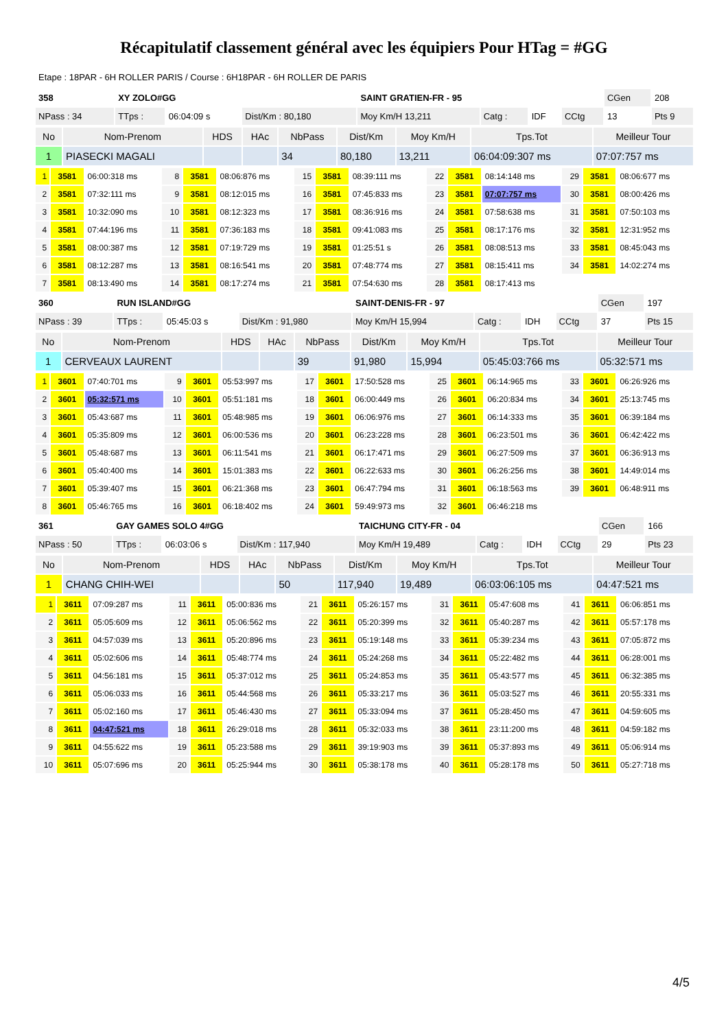Récapitulatif classement général avec les équipiers Pour HTag = #GG
Etape : 18PAR - 6H ROLLER PARIS / Course : 6H18PAR - 6H ROLLER DE PARIS
| 358 | XY ZOLO#GG | | | SAINT GRATIEN-FR - 95 | | | | CGen | 208 |
| NPass : 34 | TTps : | 06:04:09 s | Dist/Km : 80,180 | Moy Km/H 13,211 | Catg : | IDF | CCtg | 13 | Pts 9 |
| No | Nom-Prenom | HDS | HAc | NbPass | Dist/Km | Moy Km/H | Tps.Tot | Meilleur Tour |
| --- | --- | --- | --- | --- | --- | --- | --- | --- |
| 1 | PIASECKI MAGALI | | | 34 | 80,180 | 13,211 | 06:04:09:307 ms | 07:07:757 ms |
| 1 | 3581 | 06:00:318 ms | 8 | 3581 | 08:06:876 ms | 15 | 3581 | 08:39:111 ms | 22 | 3581 | 08:14:148 ms | 29 | 3581 | 08:06:677 ms |
| 2 | 3581 | 07:32:111 ms | 9 | 3581 | 08:12:015 ms | 16 | 3581 | 07:45:833 ms | 23 | 3581 | 07:07:757 ms | 30 | 3581 | 08:00:426 ms |
| 3 | 3581 | 10:32:090 ms | 10 | 3581 | 08:12:323 ms | 17 | 3581 | 08:36:916 ms | 24 | 3581 | 07:58:638 ms | 31 | 3581 | 07:50:103 ms |
| 4 | 3581 | 07:44:196 ms | 11 | 3581 | 07:36:183 ms | 18 | 3581 | 09:41:083 ms | 25 | 3581 | 08:17:176 ms | 32 | 3581 | 12:31:952 ms |
| 5 | 3581 | 08:00:387 ms | 12 | 3581 | 07:19:729 ms | 19 | 3581 | 01:25:51 s | 26 | 3581 | 08:08:513 ms | 33 | 3581 | 08:45:043 ms |
| 6 | 3581 | 08:12:287 ms | 13 | 3581 | 08:16:541 ms | 20 | 3581 | 07:48:774 ms | 27 | 3581 | 08:15:411 ms | 34 | 3581 | 14:02:274 ms |
| 7 | 3581 | 08:13:490 ms | 14 | 3581 | 08:17:274 ms | 21 | 3581 | 07:54:630 ms | 28 | 3581 | 08:17:413 ms | | | |
| 360 | RUN ISLAND#GG | | | SAINT-DENIS-FR - 97 | | | | CGen | 197 |
| NPass : 39 | TTps : | 05:45:03 s | Dist/Km : 91,980 | Moy Km/H 15,994 | Catg : | IDH | CCtg | 37 | Pts 15 |
| No | Nom-Prenom | HDS | HAc | NbPass | Dist/Km | Moy Km/H | Tps.Tot | Meilleur Tour |
| --- | --- | --- | --- | --- | --- | --- | --- | --- |
| 1 | CERVEAUX LAURENT | | | 39 | 91,980 | 15,994 | 05:45:03:766 ms | 05:32:571 ms |
| 1 | 3601 | 07:40:701 ms | 9 | 3601 | 05:53:997 ms | 17 | 3601 | 17:50:528 ms | 25 | 3601 | 06:14:965 ms | 33 | 3601 | 06:26:926 ms |
| 2 | 3601 | 05:32:571 ms | 10 | 3601 | 05:51:181 ms | 18 | 3601 | 06:00:449 ms | 26 | 3601 | 06:20:834 ms | 34 | 3601 | 25:13:745 ms |
| 3 | 3601 | 05:43:687 ms | 11 | 3601 | 05:48:985 ms | 19 | 3601 | 06:06:976 ms | 27 | 3601 | 06:14:333 ms | 35 | 3601 | 06:39:184 ms |
| 4 | 3601 | 05:35:809 ms | 12 | 3601 | 06:00:536 ms | 20 | 3601 | 06:23:228 ms | 28 | 3601 | 06:23:501 ms | 36 | 3601 | 06:42:422 ms |
| 5 | 3601 | 05:48:687 ms | 13 | 3601 | 06:11:541 ms | 21 | 3601 | 06:17:471 ms | 29 | 3601 | 06:27:509 ms | 37 | 3601 | 06:36:913 ms |
| 6 | 3601 | 05:40:400 ms | 14 | 3601 | 15:01:383 ms | 22 | 3601 | 06:22:633 ms | 30 | 3601 | 06:26:256 ms | 38 | 3601 | 14:49:014 ms |
| 7 | 3601 | 05:39:407 ms | 15 | 3601 | 06:21:368 ms | 23 | 3601 | 06:47:794 ms | 31 | 3601 | 06:18:563 ms | 39 | 3601 | 06:48:911 ms |
| 8 | 3601 | 05:46:765 ms | 16 | 3601 | 06:18:402 ms | 24 | 3601 | 59:49:973 ms | 32 | 3601 | 06:46:218 ms | | | |
| 361 | GAY GAMES SOLO 4#GG | | | TAICHUNG CITY-FR - 04 | | | | CGen | 166 |
| NPass : 50 | TTps : | 06:03:06 s | Dist/Km : 117,940 | Moy Km/H 19,489 | Catg : | IDH | CCtg | 29 | Pts 23 |
| No | Nom-Prenom | HDS | HAc | NbPass | Dist/Km | Moy Km/H | Tps.Tot | Meilleur Tour |
| --- | --- | --- | --- | --- | --- | --- | --- | --- |
| 1 | CHANG CHIH-WEI | | | 50 | 117,940 | 19,489 | 06:03:06:105 ms | 04:47:521 ms |
| 1 | 3611 | 07:09:287 ms | 11 | 3611 | 05:00:836 ms | 21 | 3611 | 05:26:157 ms | 31 | 3611 | 05:47:608 ms | 41 | 3611 | 06:06:851 ms |
| 2 | 3611 | 05:05:609 ms | 12 | 3611 | 05:06:562 ms | 22 | 3611 | 05:20:399 ms | 32 | 3611 | 05:40:287 ms | 42 | 3611 | 05:57:178 ms |
| 3 | 3611 | 04:57:039 ms | 13 | 3611 | 05:20:896 ms | 23 | 3611 | 05:19:148 ms | 33 | 3611 | 05:39:234 ms | 43 | 3611 | 07:05:872 ms |
| 4 | 3611 | 05:02:606 ms | 14 | 3611 | 05:48:774 ms | 24 | 3611 | 05:24:268 ms | 34 | 3611 | 05:22:482 ms | 44 | 3611 | 06:28:001 ms |
| 5 | 3611 | 04:56:181 ms | 15 | 3611 | 05:37:012 ms | 25 | 3611 | 05:24:853 ms | 35 | 3611 | 05:43:577 ms | 45 | 3611 | 06:32:385 ms |
| 6 | 3611 | 05:06:033 ms | 16 | 3611 | 05:44:568 ms | 26 | 3611 | 05:33:217 ms | 36 | 3611 | 05:03:527 ms | 46 | 3611 | 20:55:331 ms |
| 7 | 3611 | 05:02:160 ms | 17 | 3611 | 05:46:430 ms | 27 | 3611 | 05:33:094 ms | 37 | 3611 | 05:28:450 ms | 47 | 3611 | 04:59:605 ms |
| 8 | 3611 | 04:47:521 ms | 18 | 3611 | 26:29:018 ms | 28 | 3611 | 05:32:033 ms | 38 | 3611 | 23:11:200 ms | 48 | 3611 | 04:59:182 ms |
| 9 | 3611 | 04:55:622 ms | 19 | 3611 | 05:23:588 ms | 29 | 3611 | 39:19:903 ms | 39 | 3611 | 05:37:893 ms | 49 | 3611 | 05:06:914 ms |
| 10 | 3611 | 05:07:696 ms | 20 | 3611 | 05:25:944 ms | 30 | 3611 | 05:38:178 ms | 40 | 3611 | 05:28:178 ms | 50 | 3611 | 05:27:718 ms |
4/5